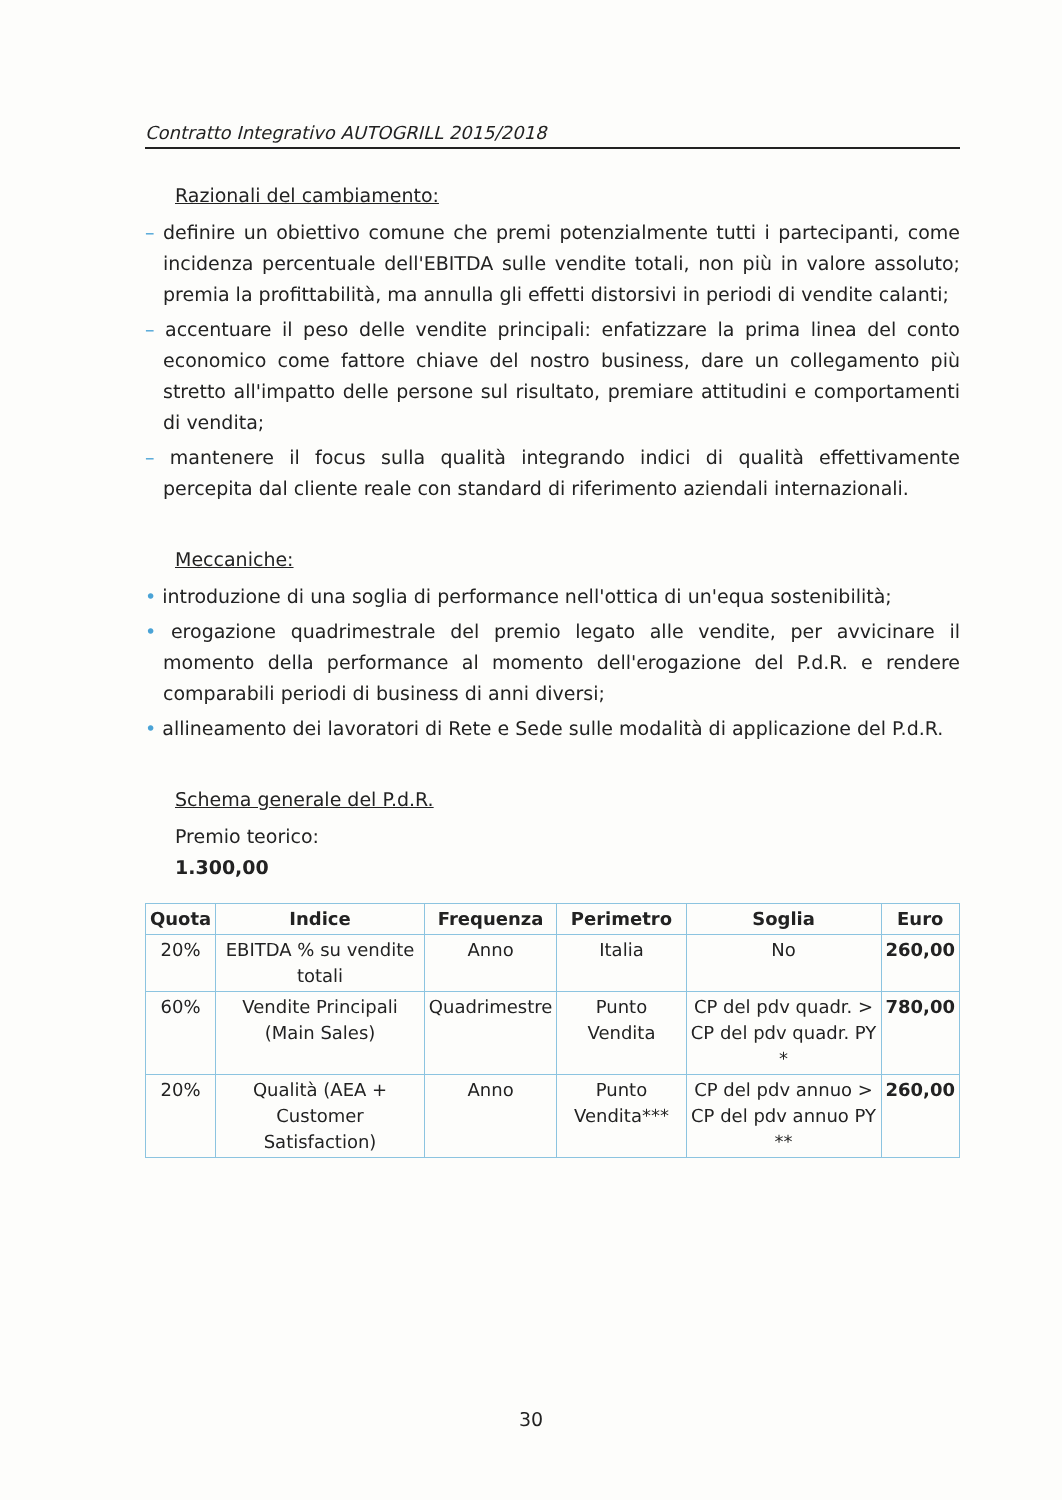Contratto Integrativo AUTOGRILL 2015/2018
Razionali del cambiamento:
– definire un obiettivo comune che premi potenzialmente tutti i partecipanti, come incidenza percentuale dell'EBITDA sulle vendite totali, non più in valore assoluto; premia la profittabilità, ma annulla gli effetti distorsivi in periodi di vendite calanti;
– accentuare il peso delle vendite principali: enfatizzare la prima linea del conto economico come fattore chiave del nostro business, dare un collegamento più stretto all'impatto delle persone sul risultato, premiare attitudini e comportamenti di vendita;
– mantenere il focus sulla qualità integrando indici di qualità effettivamente percepita dal cliente reale con standard di riferimento aziendali internazionali.
Meccaniche:
• introduzione di una soglia di performance nell'ottica di un'equa sostenibilità;
• erogazione quadrimestrale del premio legato alle vendite, per avvicinare il momento della performance al momento dell'erogazione del P.d.R. e rendere comparabili periodi di business di anni diversi;
• allineamento dei lavoratori di Rete e Sede sulle modalità di applicazione del P.d.R.
Schema generale del P.d.R.
Premio teorico:
1.300,00
| Quota | Indice | Frequenza | Perimetro | Soglia | Euro |
| --- | --- | --- | --- | --- | --- |
| 20% | EBITDA % su vendite totali | Anno | Italia | No | 260,00 |
| 60% | Vendite Principali (Main Sales) | Quadrimestre | Punto Vendita | CP del pdv quadr. > CP del pdv quadr. PY * | 780,00 |
| 20% | Qualità (AEA + Customer Satisfaction) | Anno | Punto Vendita*** | CP del pdv annuo > CP del pdv annuo PY ** | 260,00 |
30